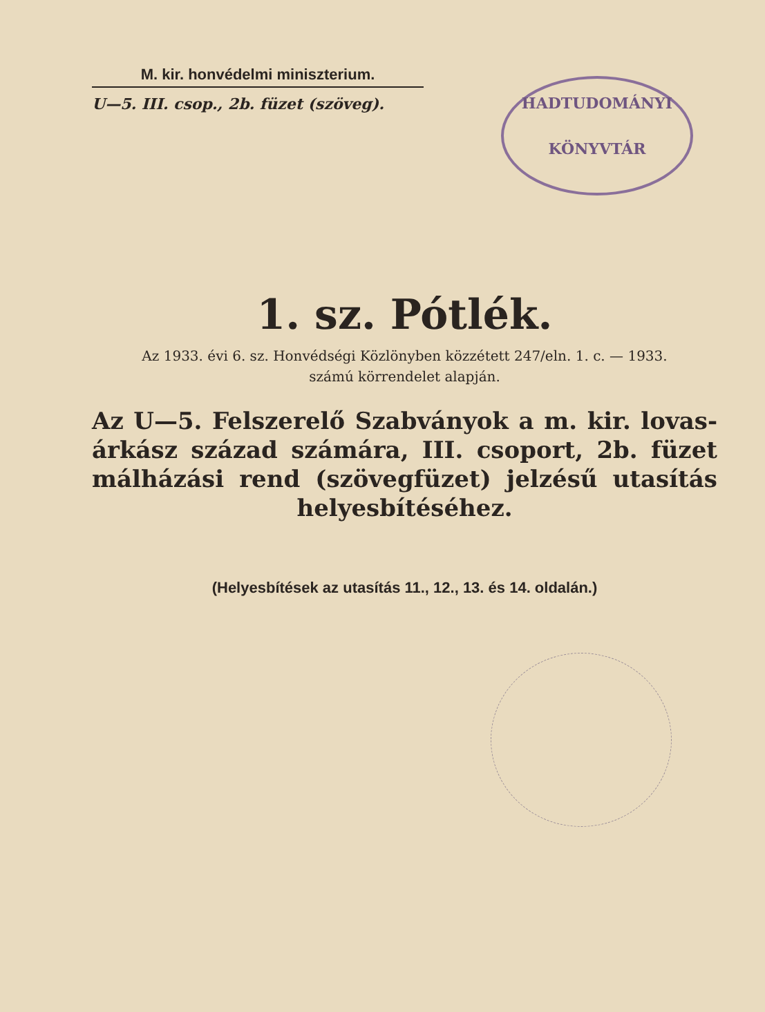M. kir. honvédelmi miniszterium.
U—5. III. csop., 2b. füzet (szöveg).
HADTUDOMÁNYI
KÖNYVTÁR
1. sz. Pótlék.
Az 1933. évi 6. sz. Honvédségi Közlönyben közzétett 247/eln. 1. c. — 1933.
számú körrendelet alapján.
Az U—5. Felszerelő Szabványok a m. kir. lovas-árkász század számára, III. csoport, 2b. füzet málházási rend (szövegfüzet) jelzésű utasítás helyesbítéséhez.
(Helyesbítések az utasítás 11., 12., 13. és 14. oldalán.)